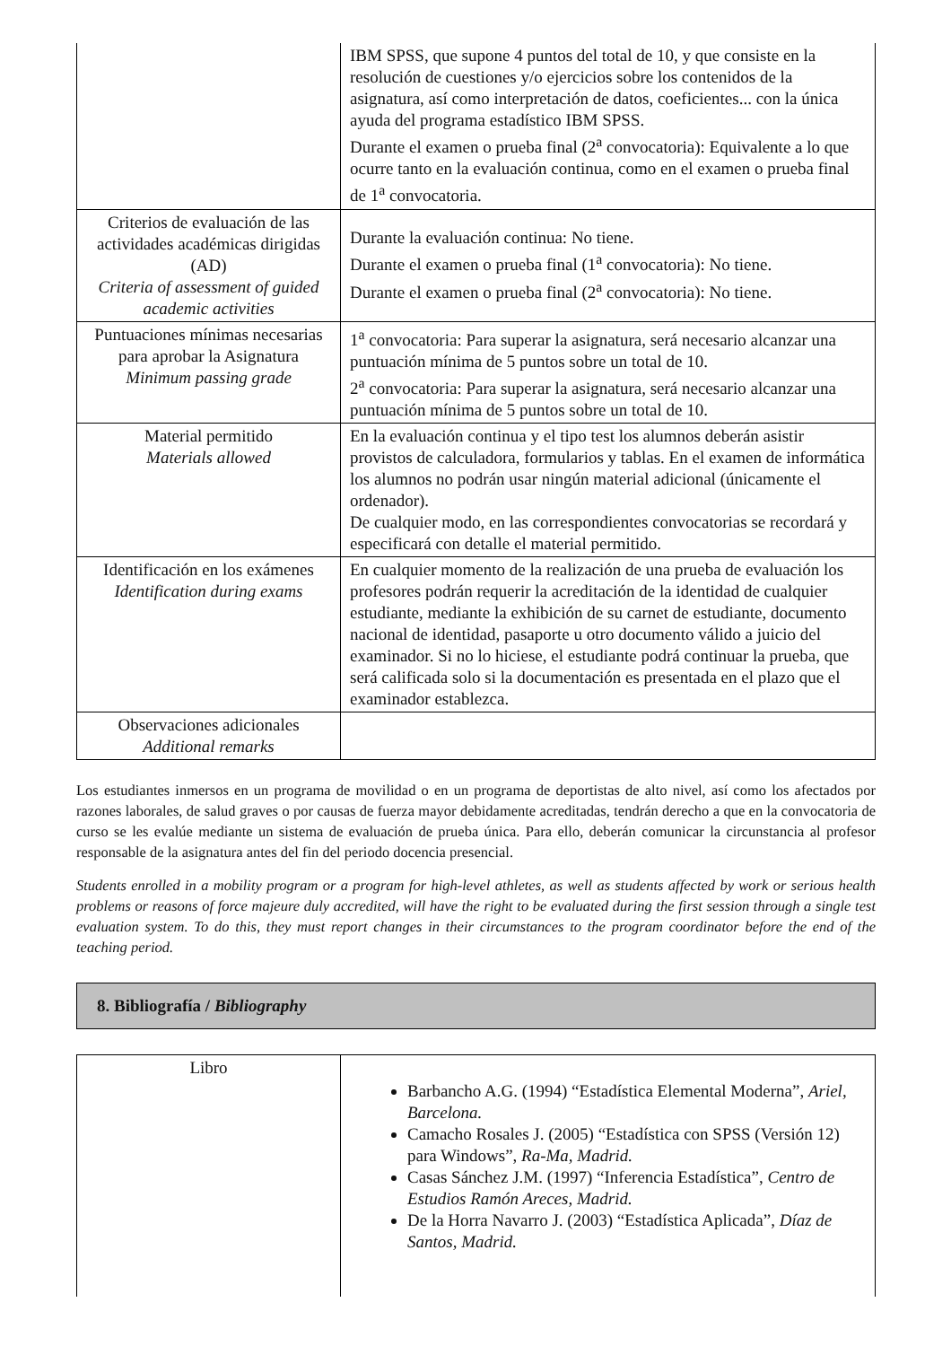| | IBM SPSS, que supone 4 puntos del total de 10, y que consiste en la resolución de cuestiones y/o ejercicios sobre los contenidos de la asignatura, así como interpretación de datos, coeficientes... con la única ayuda del programa estadístico IBM SPSS. Durante el examen o prueba final (2<sup>a</sup> convocatoria): Equivalente a lo que ocurre tanto en la evaluación continua, como en el examen o prueba final de 1<sup>a</sup> convocatoria. |
| Criterios de evaluación de las actividades académicas dirigidas (AD) Criteria of assessment of guided academic activities | Durante la evaluación continua: No tiene. Durante el examen o prueba final (1<sup>a</sup> convocatoria): No tiene. Durante el examen o prueba final (2<sup>a</sup> convocatoria): No tiene. |
| Puntuaciones mínimas necesarias para aprobar la Asignatura Minimum passing grade | 1<sup>a</sup> convocatoria: Para superar la asignatura, será necesario alcanzar una puntuación mínima de 5 puntos sobre un total de 10. 2<sup>a</sup> convocatoria: Para superar la asignatura, será necesario alcanzar una puntuación mínima de 5 puntos sobre un total de 10. |
| Material permitido Materials allowed | En la evaluación continua y el tipo test los alumnos deberán asistir provistos de calculadora, formularios y tablas. En el examen de informática los alumnos no podrán usar ningún material adicional (únicamente el ordenador). De cualquier modo, en las correspondientes convocatorias se recordará y especificará con detalle el material permitido. |
| Identificación en los exámenes Identification during exams | En cualquier momento de la realización de una prueba de evaluación los profesores podrán requerir la acreditación de la identidad de cualquier estudiante, mediante la exhibición de su carnet de estudiante, documento nacional de identidad, pasaporte u otro documento válido a juicio del examinador. Si no lo hiciese, el estudiante podrá continuar la prueba, que será calificada solo si la documentación es presentada en el plazo que el examinador establezca. |
| Observaciones adicionales Additional remarks | |
Los estudiantes inmersos en un programa de movilidad o en un programa de deportistas de alto nivel, así como los afectados por razones laborales, de salud graves o por causas de fuerza mayor debidamente acreditadas, tendrán derecho a que en la convocatoria de curso se les evalúe mediante un sistema de evaluación de prueba única. Para ello, deberán comunicar la circunstancia al profesor responsable de la asignatura antes del fin del periodo docencia presencial.
Students enrolled in a mobility program or a program for high-level athletes, as well as students affected by work or serious health problems or reasons of force majeure duly accredited, will have the right to be evaluated during the first session through a single test evaluation system. To do this, they must report changes in their circumstances to the program coordinator before the end of the teaching period.
8. Bibliografía / Bibliography
| Libro | Barbancho A.G. (1994) “Estadística Elemental Moderna”, Ariel, Barcelona. Camacho Rosales J. (2005) “Estadística con SPSS (Versión 12) para Windows”, Ra-Ma, Madrid. Casas Sánchez J.M. (1997) “Inferencia Estadística”, Centro de Estudios Ramón Areces, Madrid. De la Horra Navarro J. (2003) “Estadística Aplicada”, Díaz de Santos, Madrid. |